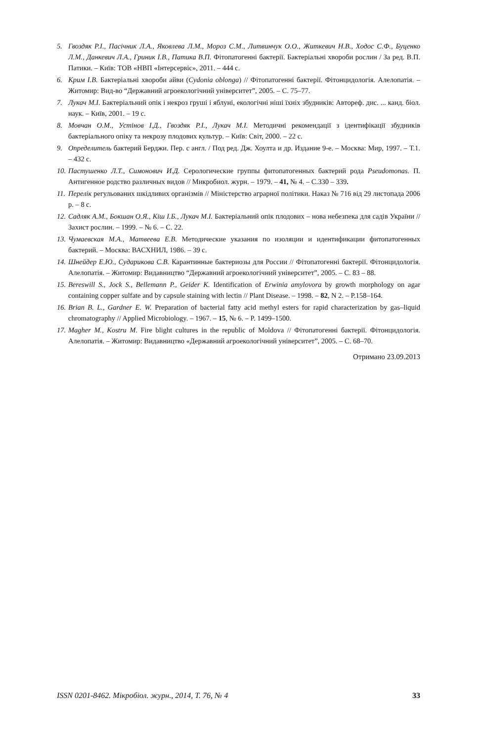5. Гвоздяк Р.І., Пасічник Л.А., Яковлева Л.М., Мороз С.М., Литвинчук О.О., Житкевич Н.В., Ходос С.Ф., Буценко Л.М., Данкевич Л.А., Гриник І.В., Патика В.П. Фітопатогенні бактерії. Бактеріальні хвороби рослин / За ред. В.П. Патики. – Київ: ТОВ «НВП «Інтерсервіс», 2011. – 444 с.
6. Крим І.В. Бактеріальні хвороби айви (Cydonia oblonga) // Фітопатогенні бактерії. Фітонцидологія. Алелопатія. – Житомир: Вид-во “Державний агроекологічний університет”, 2005. – С. 75–77.
7. Лукач М.І. Бактеріальний опік і некроз груші і яблуні, екологічні ніші їхніх збудників: Автореф. дис. ... канд. біол. наук. – Київ, 2001. – 19 с.
8. Мовчан О.М., Устінов І.Д., Гвоздяк Р.І., Лукач М.І. Методичні рекомендації з ідентифікації збудників бактеріального опіку та некрозу плодових культур. – Київ: Світ, 2000. – 22 с.
9. Определитель бактерий Берджи. Пер. с англ. / Под ред. Дж. Хоулта и др. Издание 9-е. – Москва: Мир, 1997. – Т.1. – 432 с.
10. Пастушенко Л.Т., Симонович И.Д. Серологические группы фитопатогенных бактерий рода Pseudomonas. П. Антигенное родство различных видов // Микробиол. журн. – 1979. – 41, № 4. – С.330 – 339.
11. Перелік регульованих шкідливих організмів // Міністерство аграрної політики. Наказ № 716 від 29 листопада 2006 р. – 8 с.
12. Садляк А.М., Бокшан О.Я., Кіш І.Б., Лукач М.І. Бактеріальний опік плодових – нова небезпека для садів України // Захист рослин. – 1999. – № 6. – С. 22.
13. Чумаевская М.А., Матвеева Е.В. Методические указания по изоляции и идентификации фитопатогенных бактерий. – Москва: ВАСХНИЛ, 1986. – 39 с.
14. Шнейдер Е.Ю., Сударикова С.В. Карантинные бактериозы для России // Фітопатогенні бактерії. Фітонцидологія. Алелопатія. – Житомир: Видавництво “Державний агроекологічний університет”, 2005. – С. 83 – 88.
15. Bereswill S., Jock S., Bellemann P., Geider K. Identification of Erwinia amylovora by growth morphology on agar containing copper sulfate and by capsule staining with lectin // Plant Disease. – 1998. – 82, N 2. – P.158–164.
16. Brian B. L., Gardner E. W. Preparation of bacterial fatty acid methyl esters for rapid characterization by gas–liquid chromatography // Applied Microbiology. – 1967. – 15, № 6. – P. 1499–1500.
17. Magher M., Kostru M. Fire blight cultures in the republic of Moldova // Фітопатогенні бактерії. Фітонцидологія. Алелопатія. – Житомир: Видавництво «Державний агроекологічний університет”, 2005. – С. 68–70.
Отримано 23.09.2013
ISSN 0201-8462. Мікробіол. журн., 2014, Т. 76, № 4 33